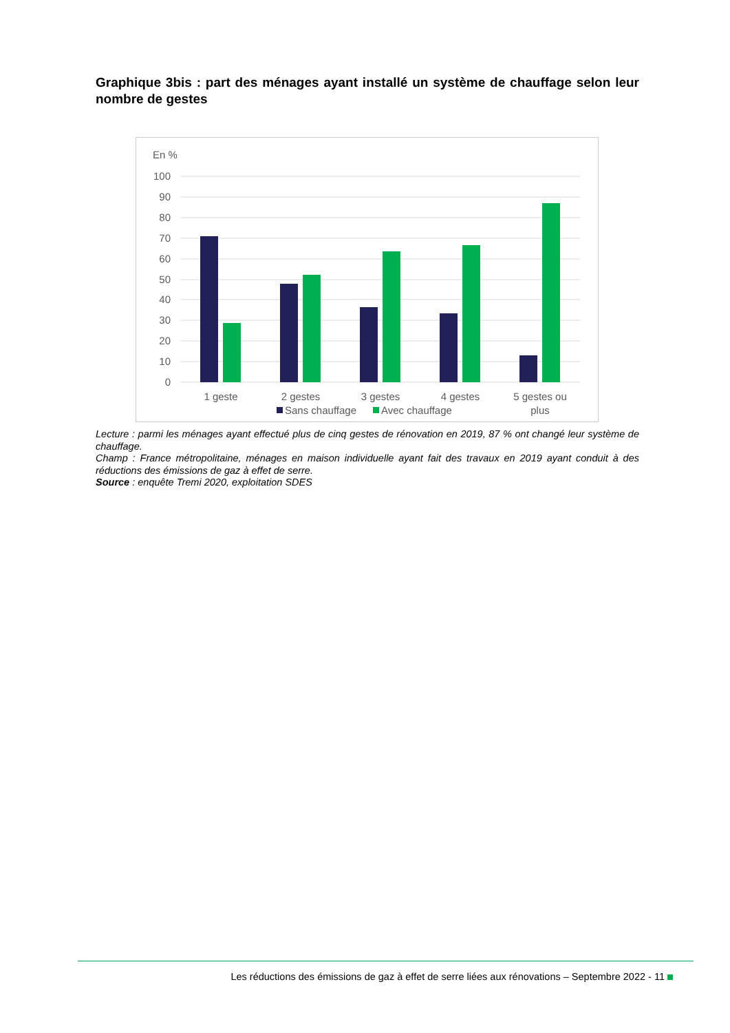Graphique 3bis : part des ménages ayant installé un système de chauffage selon leur nombre de gestes
En %
100
90
80
70
60
50
40
30
20
10
0
1 geste
2 gestes
3 gestes
4 gestes
5 gestes ou
plus
Sans chauffage
Avec chauffage
Lecture : parmi les ménages ayant effectué plus de cinq gestes de rénovation en 2019, 87 % ont changé leur système de chauffage.
Champ : France métropolitaine, ménages en maison individuelle ayant fait des travaux en 2019 ayant conduit à des réductions des émissions de gaz à effet de serre.
Source : enquête Tremi 2020, exploitation SDES
Les réductions des émissions de gaz à effet de serre liées aux rénovations – Septembre 2022 - 11